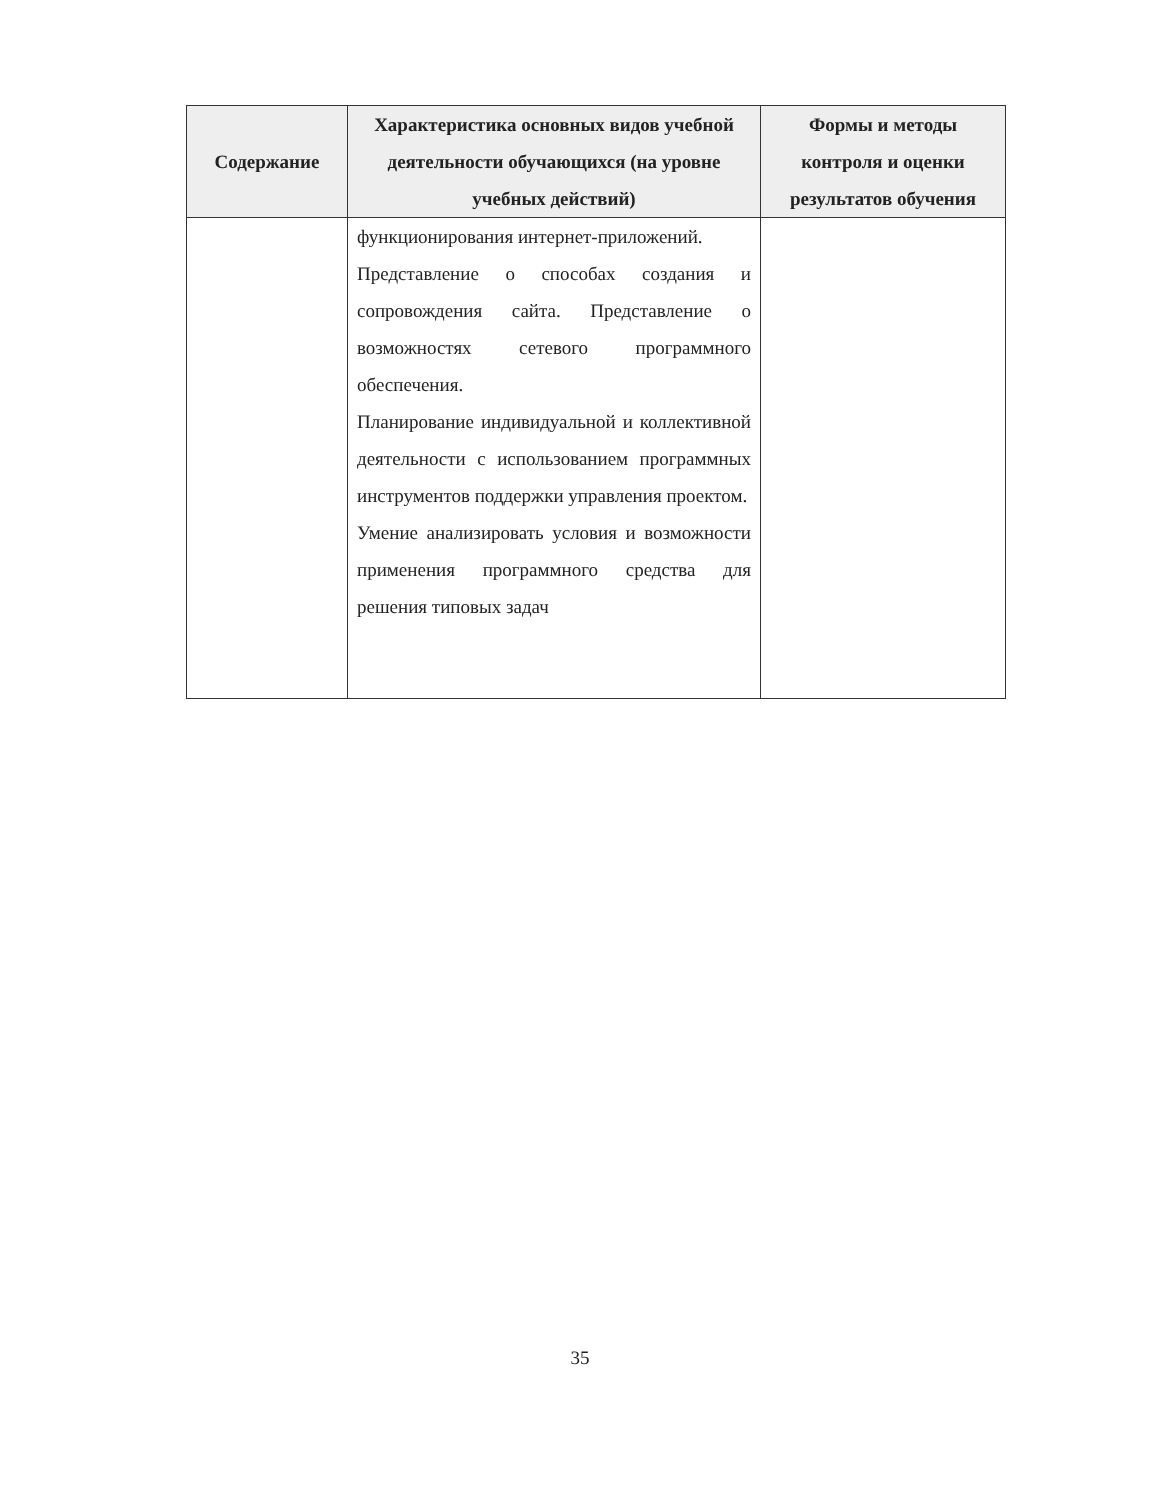| Содержание | Характеристика основных видов учебной деятельности обучающихся (на уровне учебных действий) | Формы и методы контроля и оценки результатов обучения |
| --- | --- | --- |
| | функционирования интернет-приложений. Представление о способах создания и сопровождения сайта. Представление о возможностях сетевого программного обеспечения. Планирование индивидуальной и коллективной деятельности с использованием программных инструментов поддержки управления проектом. Умение анализировать условия и возможности применения программного средства для решения типовых задач | |
35